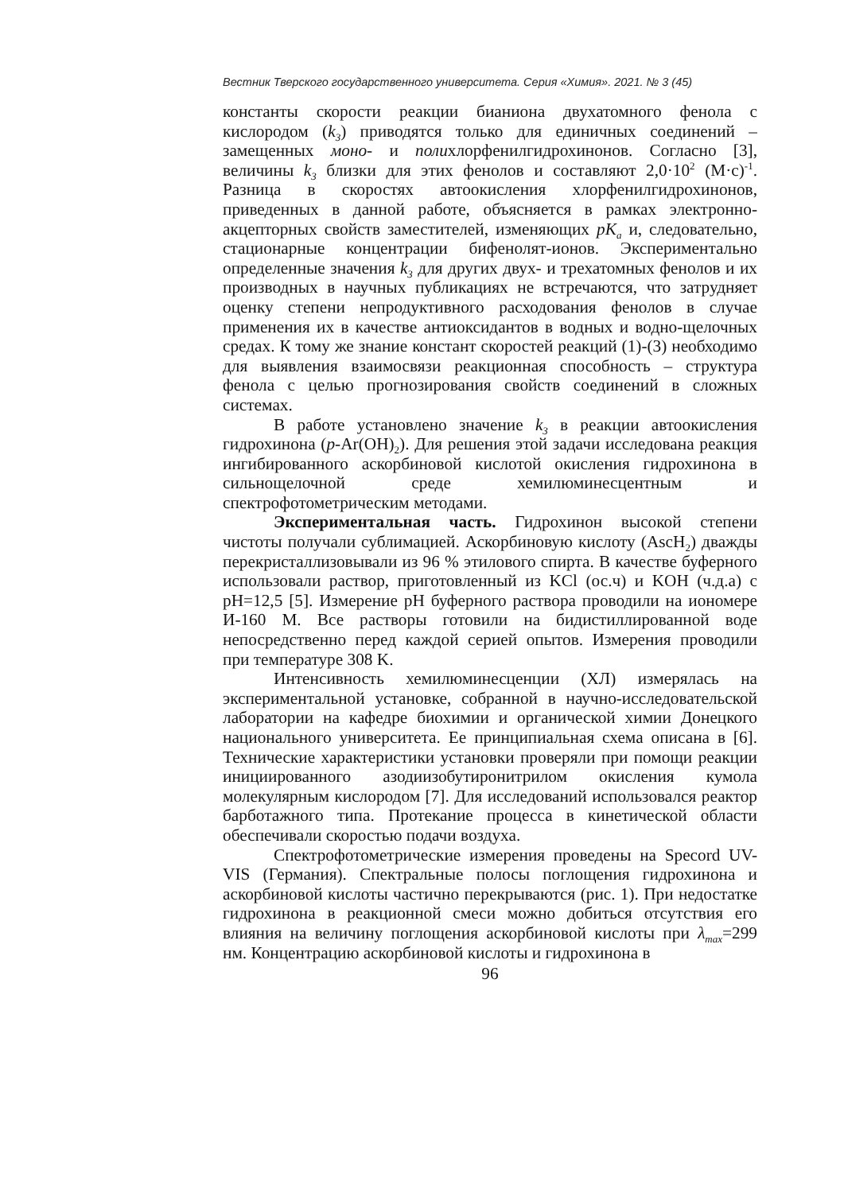Вестник Тверского государственного университета. Серия «Химия». 2021. № 3 (45)
константы скорости реакции бианиона двухатомного фенола с кислородом (k<sub>3</sub>) приводятся только для единичных соединений – замещенных моно- и полихлорфенилгидрохинонов. Согласно [3], величины k<sub>3</sub> близки для этих фенолов и составляют 2,0·10<sup>2</sup> (М·с)<sup>-1</sup>. Разница в скоростях автоокисления хлорфенилгидрохинонов, приведенных в данной работе, объясняется в рамках электронно-акцепторных свойств заместителей, изменяющих pK<sub>a</sub> и, следовательно, стационарные концентрации бифенолят-ионов. Экспериментально определенные значения k<sub>3</sub> для других двух- и трехатомных фенолов и их производных в научных публикациях не встречаются, что затрудняет оценку степени непродуктивного расходования фенолов в случае применения их в качестве антиоксидантов в водных и водно-щелочных средах. К тому же знание констант скоростей реакций (1)-(3) необходимо для выявления взаимосвязи реакционная способность – структура фенола с целью прогнозирования свойств соединений в сложных системах.
В работе установлено значение k<sub>3</sub> в реакции автоокисления гидрохинона (p-Ar(OH)<sub>2</sub>). Для решения этой задачи исследована реакция ингибированного аскорбиновой кислотой окисления гидрохинона в сильнощелочной среде хемилюминесцентным и спектрофотометрическим методами.
Экспериментальная часть. Гидрохинон высокой степени чистоты получали сублимацией. Аскорбиновую кислоту (AscH<sub>2</sub>) дважды перекристаллизовывали из 96 % этилового спирта. В качестве буферного использовали раствор, приготовленный из KCl (ос.ч) и KOH (ч.д.а) с pH=12,5 [5]. Измерение pH буферного раствора проводили на иономере И-160 М. Все растворы готовили на бидистиллированной воде непосредственно перед каждой серией опытов. Измерения проводили при температуре 308 K.
Интенсивность хемилюминесценции (ХЛ) измерялась на экспериментальной установке, собранной в научно-исследовательской лаборатории на кафедре биохимии и органической химии Донецкого национального университета. Ее принципиальная схема описана в [6]. Технические характеристики установки проверяли при помощи реакции инициированного азодиизобутиронитрилом окисления кумола молекулярным кислородом [7]. Для исследований использовался реактор барботажного типа. Протекание процесса в кинетической области обеспечивали скоростью подачи воздуха.
Спектрофотометрические измерения проведены на Specord UV-VIS (Германия). Спектральные полосы поглощения гидрохинона и аскорбиновой кислоты частично перекрываются (рис. 1). При недостатке гидрохинона в реакционной смеси можно добиться отсутствия его влияния на величину поглощения аскорбиновой кислоты при λ<sub>max</sub>=299 нм. Концентрацию аскорбиновой кислоты и гидрохинона в
96